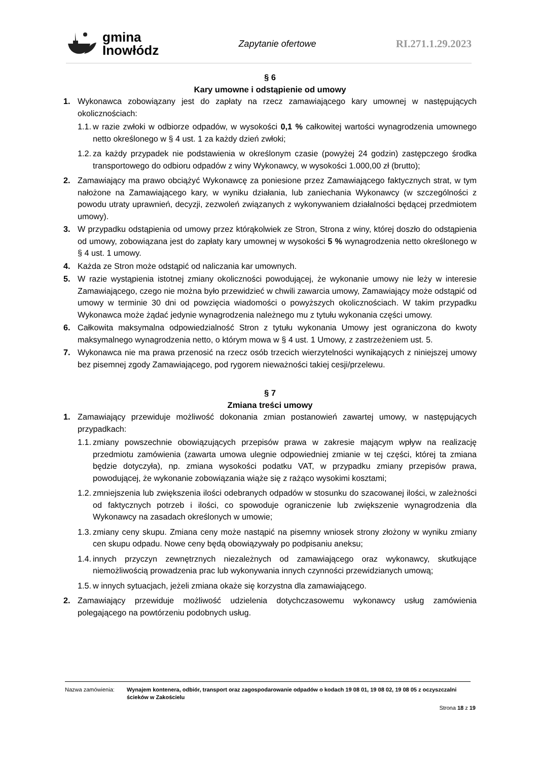gmina
Inowłódz
Zapytanie ofertowe
RI.271.1.29.2023
§ 6
Kary umowne i odstąpienie od umowy
1. Wykonawca zobowiązany jest do zapłaty na rzecz zamawiającego kary umownej w następujących okolicznościach:
1.1. w razie zwłoki w odbiorze odpadów, w wysokości 0,1 % całkowitej wartości wynagrodzenia umownego netto określonego w § 4 ust. 1 za każdy dzień zwłoki;
1.2. za każdy przypadek nie podstawienia w określonym czasie (powyżej 24 godzin) zastępczego środka transportowego do odbioru odpadów z winy Wykonawcy, w wysokości 1.000,00 zł (brutto);
2. Zamawiający ma prawo obciążyć Wykonawcę za poniesione przez Zamawiającego faktycznych strat, w tym nałożone na Zamawiającego kary, w wyniku działania, lub zaniechania Wykonawcy (w szczególności z powodu utraty uprawnień, decyzji, zezwoleń związanych z wykonywaniem działalności będącej przedmiotem umowy).
3. W przypadku odstąpienia od umowy przez którąkolwiek ze Stron, Strona z winy, której doszło do odstąpienia od umowy, zobowiązana jest do zapłaty kary umownej w wysokości 5 % wynagrodzenia netto określonego w § 4 ust. 1 umowy.
4. Każda ze Stron może odstąpić od naliczania kar umownych.
5. W razie wystąpienia istotnej zmiany okoliczności powodującej, że wykonanie umowy nie leży w interesie Zamawiającego, czego nie można było przewidzieć w chwili zawarcia umowy, Zamawiający może odstąpić od umowy w terminie 30 dni od powzięcia wiadomości o powyższych okolicznościach. W takim przypadku Wykonawca może żądać jedynie wynagrodzenia należnego mu z tytułu wykonania części umowy.
6. Całkowita maksymalna odpowiedzialność Stron z tytułu wykonania Umowy jest ograniczona do kwoty maksymalnego wynagrodzenia netto, o którym mowa w § 4 ust. 1 Umowy, z zastrzeżeniem ust. 5.
7. Wykonawca nie ma prawa przenosić na rzecz osób trzecich wierzytelności wynikających z niniejszej umowy bez pisemnej zgody Zamawiającego, pod rygorem nieważności takiej cesji/przelewu.
§ 7
Zmiana treści umowy
1. Zamawiający przewiduje możliwość dokonania zmian postanowień zawartej umowy, w następujących przypadkach:
1.1. zmiany powszechnie obowiązujących przepisów prawa w zakresie mającym wpływ na realizację przedmiotu zamówienia (zawarta umowa ulegnie odpowiedniej zmianie w tej części, której ta zmiana będzie dotyczyła), np. zmiana wysokości podatku VAT, w przypadku zmiany przepisów prawa, powodującej, że wykonanie zobowiązania wiąże się z rażąco wysokimi kosztami;
1.2. zmniejszenia lub zwiększenia ilości odebranych odpadów w stosunku do szacowanej ilości, w zależności od faktycznych potrzeb i ilości, co spowoduje ograniczenie lub zwiększenie wynagrodzenia dla Wykonawcy na zasadach określonych w umowie;
1.3. zmiany ceny skupu. Zmiana ceny może nastąpić na pisemny wniosek strony złożony w wyniku zmiany cen skupu odpadu. Nowe ceny będą obowiązywały po podpisaniu aneksu;
1.4. innych przyczyn zewnętrznych niezależnych od zamawiającego oraz wykonawcy, skutkujące niemożliwością prowadzenia prac lub wykonywania innych czynności przewidzianych umową;
1.5. w innych sytuacjach, jeżeli zmiana okaże się korzystna dla zamawiającego.
2. Zamawiający przewiduje możliwość udzielenia dotychczasowemu wykonawcy usług zamówienia polegającego na powtórzeniu podobnych usług.
Nazwa zamówienia: Wynajem kontenera, odbiór, transport oraz zagospodarowanie odpadów o kodach 19 08 01, 19 08 02, 19 08 05 z oczyszczalni ścieków w Zakościelu
Strona 18 z 19